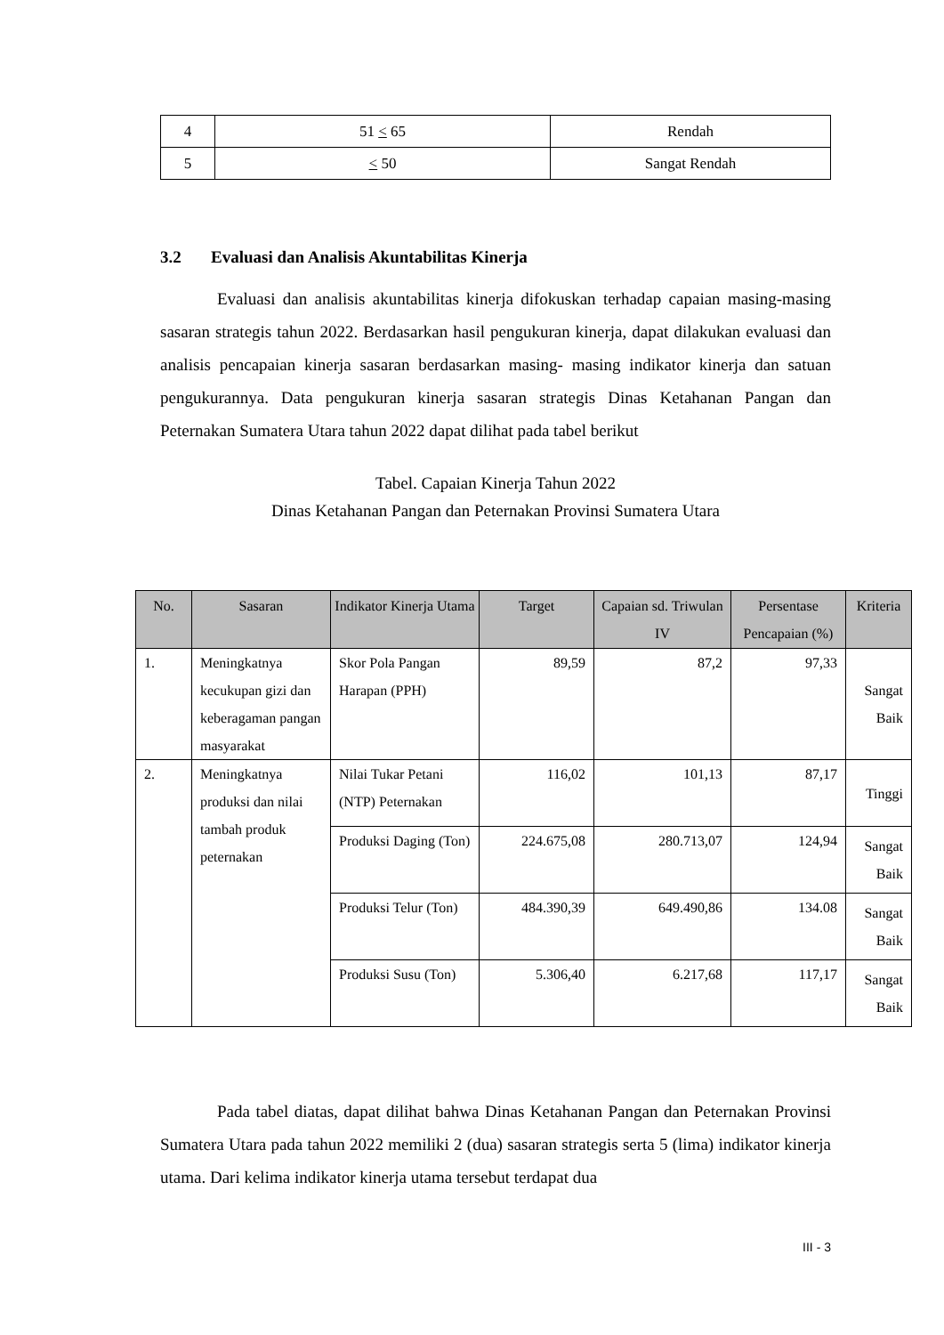| 4 | 51 < 65 | Rendah |
| 5 | < 50 | Sangat Rendah |
3.2 Evaluasi dan Analisis Akuntabilitas Kinerja
Evaluasi dan analisis akuntabilitas kinerja difokuskan terhadap capaian masing-masing sasaran strategis tahun 2022. Berdasarkan hasil pengukuran kinerja, dapat dilakukan evaluasi dan analisis pencapaian kinerja sasaran berdasarkan masing- masing indikator kinerja dan satuan pengukurannya. Data pengukuran kinerja sasaran strategis Dinas Ketahanan Pangan dan Peternakan Sumatera Utara tahun 2022 dapat dilihat pada tabel berikut
Tabel. Capaian Kinerja Tahun 2022
Dinas Ketahanan Pangan dan Peternakan Provinsi Sumatera Utara
| No. | Sasaran | Indikator Kinerja Utama | Target | Capaian sd. Triwulan IV | Persentase Pencapaian (%) | Kriteria |
| --- | --- | --- | --- | --- | --- | --- |
| 1. | Meningkatnya kecukupan gizi dan keberagaman pangan masyarakat | Skor Pola Pangan Harapan (PPH) | 89,59 | 87,2 | 97,33 | Sangat Baik |
| 2. | Meningkatnya produksi dan nilai tambah produk peternakan | Nilai Tukar Petani (NTP) Peternakan | 116,02 | 101,13 | 87,17 | Tinggi |
| | | Produksi Daging (Ton) | 224.675,08 | 280.713,07 | 124,94 | Sangat Baik |
| | | Produksi Telur (Ton) | 484.390,39 | 649.490,86 | 134.08 | Sangat Baik |
| | | Produksi Susu (Ton) | 5.306,40 | 6.217,68 | 117,17 | Sangat Baik |
Pada tabel diatas, dapat dilihat bahwa Dinas Ketahanan Pangan dan Peternakan Provinsi Sumatera Utara pada tahun 2022 memiliki 2 (dua) sasaran strategis serta 5 (lima) indikator kinerja utama. Dari kelima indikator kinerja utama tersebut terdapat dua
III - 3